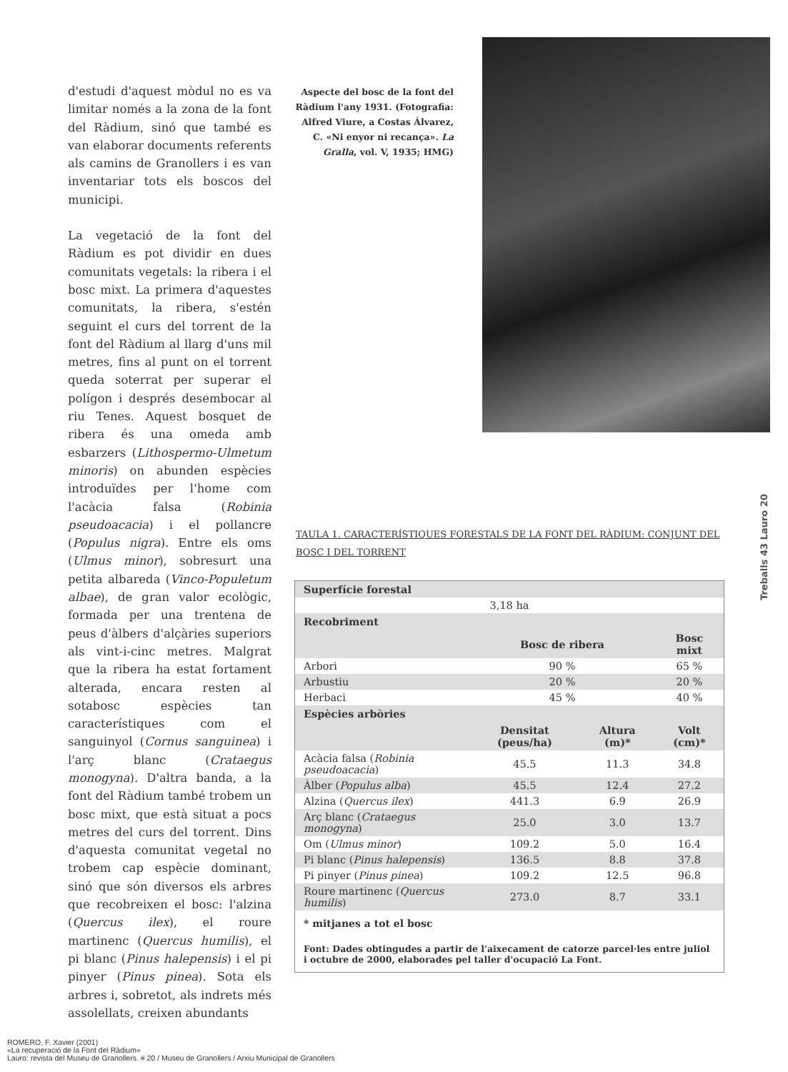d'estudi d'aquest mòdul no es va limitar només a la zona de la font del Ràdium, sinó que també es van elaborar documents referents als camins de Granollers i es van inventariar tots els boscos del municipi.
La vegetació de la font del Ràdium es pot dividir en dues comunitats vegetals: la ribera i el bosc mixt. La primera d'aquestes comunitats, la ribera, s'estén seguint el curs del torrent de la font del Ràdium al llarg d'uns mil metres, fins al punt on el torrent queda soterrat per superar el polígon i després desembocar al riu Tenes. Aquest bosquet de ribera és una omeda amb esbarzers (Lithospermo-Ulmetum minoris) on abunden espècies introduïdes per l'home com l'acàcia falsa (Robinia pseudoacacia) i el pollancre (Populus nigra). Entre els oms (Ulmus minor), sobresurt una petita albareda (Vinco-Populetum albae), de gran valor ecològic, formada per una trentena de peus d'àlbers d'alçàries superiors als vint-i-cinc metres. Malgrat que la ribera ha estat fortament alterada, encara resten al sotabosc espècies tan característiques com el sanguinyol (Cornus sanguinea) i l'arç blanc (Crataegus monogyna). D'altra banda, a la font del Ràdium també trobem un bosc mixt, que està situat a pocs metres del curs del torrent. Dins d'aquesta comunitat vegetal no trobem cap espècie dominant, sinó que són diversos els arbres que recobreixen el bosc: l'alzina (Quercus ilex), el roure martinenc (Quercus humilis), el pi blanc (Pinus halepensis) i el pi pinyer (Pinus pinea). Sota els arbres i, sobretot, als indrets més assolellats, creixen abundants
Aspecte del bosc de la font del Ràdium l'any 1931. (Fotografia: Alfred Viure, a Costas Álvarez, C. «Ni enyor ni recança». La Gralla, vol. V, 1935; HMG)
Treballs 43 Lauro 20
TAULA 1. CARACTERÍSTIQUES FORESTALS DE LA FONT DEL RÀDIUM: CONJUNT DEL BOSC I DEL TORRENT
| Superfície forestal | | | |
| --- | --- | --- | --- |
| 3,18 ha | | | |
| Recobriment | | | |
| | Bosc de ribera | | Bosc mixt |
| Arbori | 90 % | | 65 % |
| Arbustiu | 20 % | | 20 % |
| Herbaci | 45 % | | 40 % |
| Espècies arbòries | | | |
| | Densitat (peus/ha) | Altura (m)* | Volt (cm)* |
| Acàcia falsa ( Robinia pseudoacacia ) | 45.5 | 11.3 | 34.8 |
| Àlber ( Populus alba ) | 45.5 | 12.4 | 27.2 |
| Alzina ( Quercus ilex ) | 441.3 | 6.9 | 26.9 |
| Arç blanc ( Crataegus monogyna ) | 25.0 | 3.0 | 13.7 |
| Om ( Ulmus minor ) | 109.2 | 5.0 | 16.4 |
| Pi blanc ( Pinus halepensis ) | 136.5 | 8.8 | 37.8 |
| Pi pinyer ( Pinus pinea ) | 109.2 | 12.5 | 96.8 |
| Roure martinenc ( Quercus humilis ) | 273.0 | 8.7 | 33.1 |
* mitjanes a tot el bosc
Font: Dades obtingudes a partir de l'aixecament de catorze parcel·les entre juliol i octubre de 2000, elaborades pel taller d'ocupació La Font.
ROMERO, F. Xavier (2001)
«La recuperació de la Font del Ràdium»
Lauro: revista del Museu de Granollers. # 20 / Museu de Granollers / Arxiu Municipal de Granollers